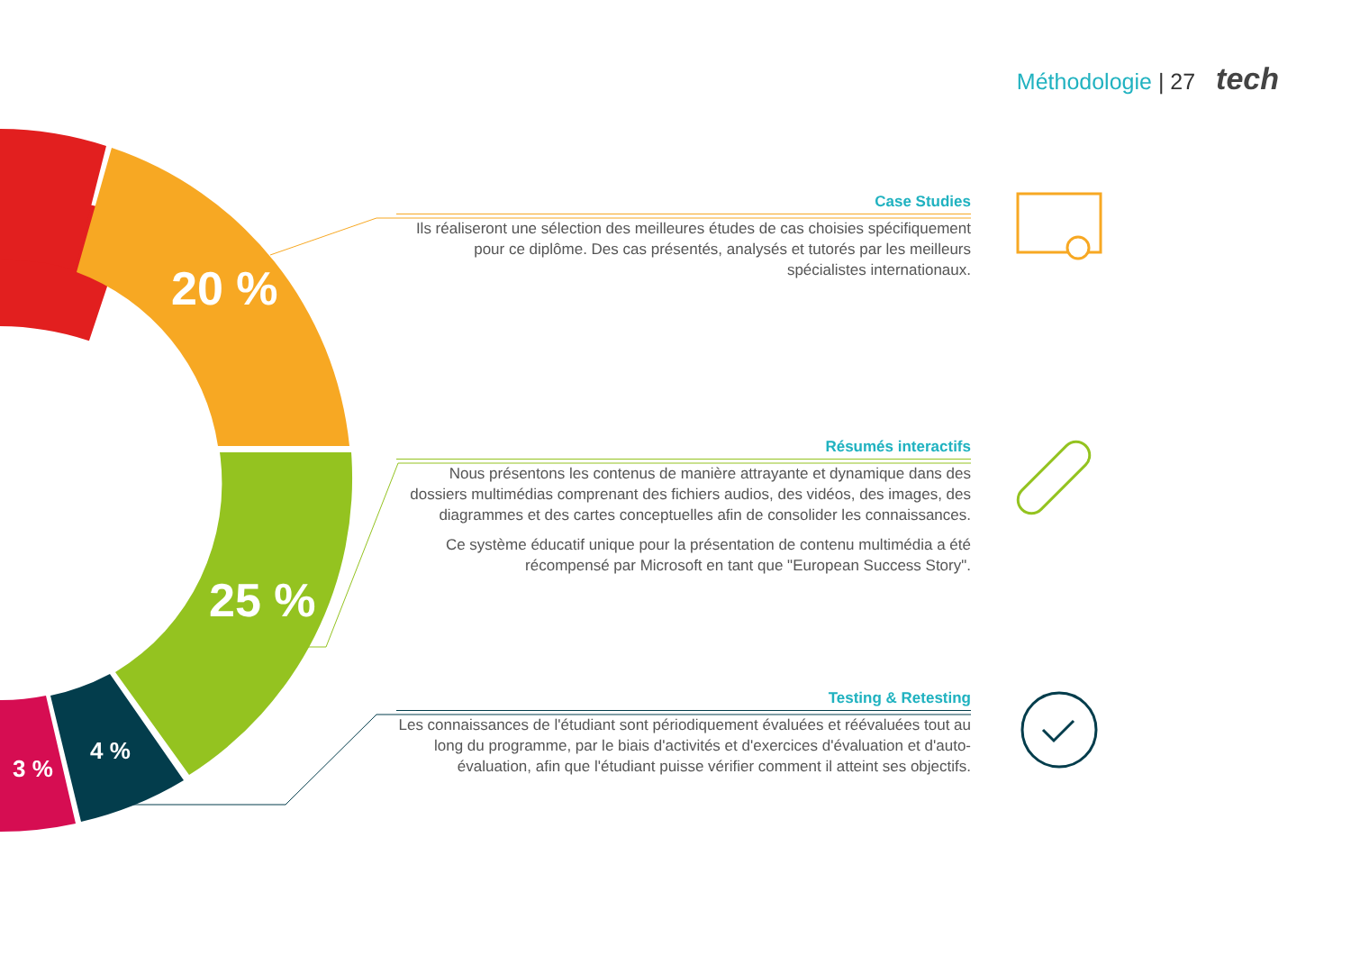Méthodologie | 27 tech
20 %
25 %
4 %
3 %
Case Studies
Ils réaliseront une sélection des meilleures études de cas choisies spécifiquement pour ce diplôme. Des cas présentés, analysés et tutorés par les meilleurs spécialistes internationaux.
Résumés interactifs
Nous présentons les contenus de manière attrayante et dynamique dans des dossiers multimédias comprenant des fichiers audios, des vidéos, des images, des diagrammes et des cartes conceptuelles afin de consolider les connaissances.
Ce système éducatif unique pour la présentation de contenu multimédia a été récompensé par Microsoft en tant que "European Success Story".
Testing & Retesting
Les connaissances de l'étudiant sont périodiquement évaluées et réévaluées tout au long du programme, par le biais d'activités et d'exercices d'évaluation et d'auto-évaluation, afin que l'étudiant puisse vérifier comment il atteint ses objectifs.